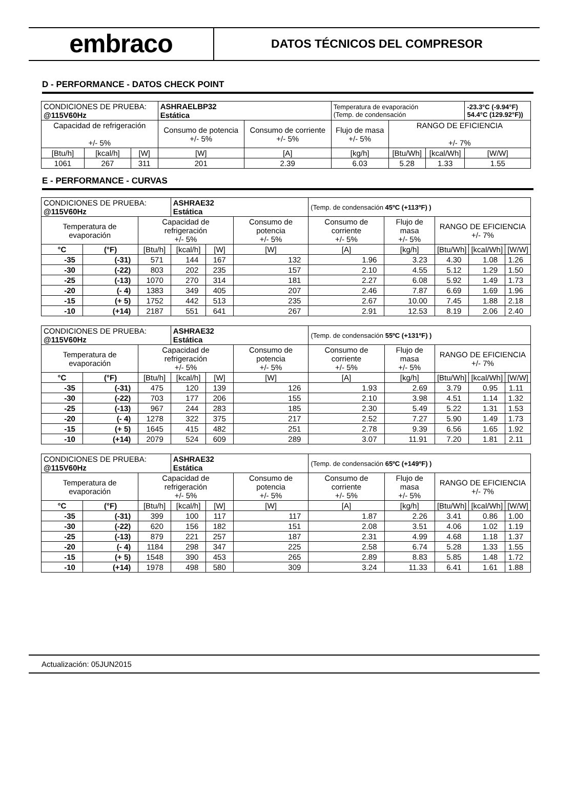embraco
DATOS TÉCNICOS DEL COMPRESOR
D - PERFORMANCE - DATOS CHECK POINT
| CONDICIONES DE PRUEBA: @115V60Hz | | | ASHRAELBP32 Estática | | Temperatura de evaporación (Temp. de condensación | | | -23.3°C (-9.94°F) 54.4°C (129.92°F)) |
| Capacidad de refrigeración +/- 5% | | | Consumo de potencia +/- 5% | Consumo de corriente +/- 5% | Flujo de masa +/- 5% | RANGO DE EFICIENCIA +/- 7% | | |
| [Btu/h] | [kcal/h] | [W] | [W] | [A] | [kg/h] | [Btu/Wh] | [kcal/Wh] | [W/W] |
| 1061 | 267 | 311 | 201 | 2.39 | 6.03 | 5.28 | 1.33 | 1.55 |
E - PERFORMANCE - CURVAS
| CONDICIONES DE PRUEBA: @115V60Hz | | | ASHRAE32 Estática | | | (Temp. de condensación 45ºC (+113ºF) ) | | | | |
| Temperatura de evaporación | | Capacidad de refrigeración +/- 5% | | | Consumo de potencia +/- 5% | Consumo de corriente +/- 5% | Flujo de masa +/- 5% | RANGO DE EFICIENCIA +/- 7% | | |
| °C | (°F) | [Btu/h] | [kcal/h] | [W] | [W] | [A] | [kg/h] | [Btu/Wh] | [kcal/Wh] | [W/W] |
| -35 | (-31) | 571 | 144 | 167 | 132 | 1.96 | 3.23 | 4.30 | 1.08 | 1.26 |
| -30 | (-22) | 803 | 202 | 235 | 157 | 2.10 | 4.55 | 5.12 | 1.29 | 1.50 |
| -25 | (-13) | 1070 | 270 | 314 | 181 | 2.27 | 6.08 | 5.92 | 1.49 | 1.73 |
| -20 | (- 4) | 1383 | 349 | 405 | 207 | 2.46 | 7.87 | 6.69 | 1.69 | 1.96 |
| -15 | (+ 5) | 1752 | 442 | 513 | 235 | 2.67 | 10.00 | 7.45 | 1.88 | 2.18 |
| -10 | (+14) | 2187 | 551 | 641 | 267 | 2.91 | 12.53 | 8.19 | 2.06 | 2.40 |
| CONDICIONES DE PRUEBA: @115V60Hz | | | ASHRAE32 Estática | | | (Temp. de condensación 55ºC (+131ºF) ) | | | | |
| Temperatura de evaporación | | Capacidad de refrigeración +/- 5% | | | Consumo de potencia +/- 5% | Consumo de corriente +/- 5% | Flujo de masa +/- 5% | RANGO DE EFICIENCIA +/- 7% | | |
| °C | (°F) | [Btu/h] | [kcal/h] | [W] | [W] | [A] | [kg/h] | [Btu/Wh] | [kcal/Wh] | [W/W] |
| -35 | (-31) | 475 | 120 | 139 | 126 | 1.93 | 2.69 | 3.79 | 0.95 | 1.11 |
| -30 | (-22) | 703 | 177 | 206 | 155 | 2.10 | 3.98 | 4.51 | 1.14 | 1.32 |
| -25 | (-13) | 967 | 244 | 283 | 185 | 2.30 | 5.49 | 5.22 | 1.31 | 1.53 |
| -20 | (- 4) | 1278 | 322 | 375 | 217 | 2.52 | 7.27 | 5.90 | 1.49 | 1.73 |
| -15 | (+ 5) | 1645 | 415 | 482 | 251 | 2.78 | 9.39 | 6.56 | 1.65 | 1.92 |
| -10 | (+14) | 2079 | 524 | 609 | 289 | 3.07 | 11.91 | 7.20 | 1.81 | 2.11 |
| CONDICIONES DE PRUEBA: @115V60Hz | | | ASHRAE32 Estática | | | (Temp. de condensación 65ºC (+149ºF) ) | | | | |
| Temperatura de evaporación | | Capacidad de refrigeración +/- 5% | | | Consumo de potencia +/- 5% | Consumo de corriente +/- 5% | Flujo de masa +/- 5% | RANGO DE EFICIENCIA +/- 7% | | |
| °C | (°F) | [Btu/h] | [kcal/h] | [W] | [W] | [A] | [kg/h] | [Btu/Wh] | [kcal/Wh] | [W/W] |
| -35 | (-31) | 399 | 100 | 117 | 117 | 1.87 | 2.26 | 3.41 | 0.86 | 1.00 |
| -30 | (-22) | 620 | 156 | 182 | 151 | 2.08 | 3.51 | 4.06 | 1.02 | 1.19 |
| -25 | (-13) | 879 | 221 | 257 | 187 | 2.31 | 4.99 | 4.68 | 1.18 | 1.37 |
| -20 | (- 4) | 1184 | 298 | 347 | 225 | 2.58 | 6.74 | 5.28 | 1.33 | 1.55 |
| -15 | (+ 5) | 1548 | 390 | 453 | 265 | 2.89 | 8.83 | 5.85 | 1.48 | 1.72 |
| -10 | (+14) | 1978 | 498 | 580 | 309 | 3.24 | 11.33 | 6.41 | 1.61 | 1.88 |
Actualización: 05JUN2015